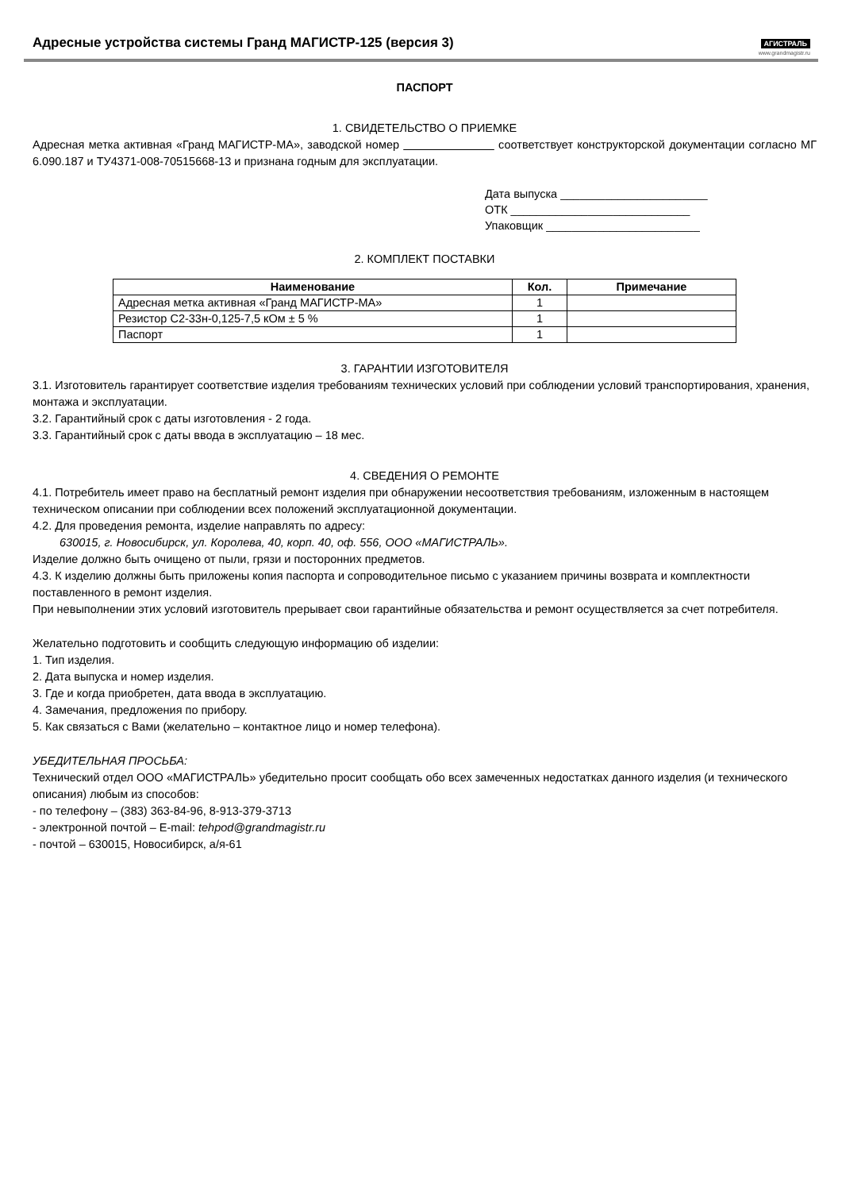Адресные устройства системы Гранд МАГИСТР-125 (версия 3)
АГИСТРАЛЬ
www.grandmagistr.ru
ПАСПОРТ
1. СВИДЕТЕЛЬСТВО О ПРИЕМКЕ
Адресная метка активная «Гранд МАГИСТР-МА», заводской номер соответствует конструкторской документации согласно МГ 6.090.187 и ТУ4371-008-70515668-13 и признана годным для эксплуатации.
Дата выпуска _______________________
ОТК ____________________________
Упаковщик ________________________
2. КОМПЛЕКТ ПОСТАВКИ
| Наименование | Кол. | Примечание |
| --- | --- | --- |
| Адресная метка активная «Гранд МАГИСТР-МА» | 1 | |
| Резистор С2-33н-0,125-7,5 кОм ± 5 % | 1 | |
| Паспорт | 1 | |
3. ГАРАНТИИ ИЗГОТОВИТЕЛЯ
3.1. Изготовитель гарантирует соответствие изделия требованиям технических условий при соблюдении условий транспортирования, хранения, монтажа и эксплуатации.
3.2. Гарантийный срок с даты изготовления - 2 года.
3.3. Гарантийный срок с даты ввода в эксплуатацию – 18 мес.
4. СВЕДЕНИЯ О РЕМОНТЕ
4.1. Потребитель имеет право на бесплатный ремонт изделия при обнаружении несоответствия требованиям, изложенным в настоящем техническом описании при соблюдении всех положений эксплуатационной документации.
4.2. Для проведения ремонта, изделие направлять по адресу:
630015, г. Новосибирск, ул. Королева, 40, корп. 40, оф. 556, ООО «МАГИСТРАЛЬ».
Изделие должно быть очищено от пыли, грязи и посторонних предметов.
4.3. К изделию должны быть приложены копия паспорта и сопроводительное письмо с указанием причины возврата и комплектности поставленного в ремонт изделия.
При невыполнении этих условий изготовитель прерывает свои гарантийные обязательства и ремонт осуществляется за счет потребителя.
Желательно подготовить и сообщить следующую информацию об изделии:
1. Тип изделия.
2. Дата выпуска и номер изделия.
3. Где и когда приобретен, дата ввода в эксплуатацию.
4. Замечания, предложения по прибору.
5. Как связаться с Вами (желательно – контактное лицо и номер телефона).
УБЕДИТЕЛЬНАЯ ПРОСЬБА:
Технический отдел ООО «МАГИСТРАЛЬ» убедительно просит сообщать обо всех замеченных недостатках данного изделия (и технического описания) любым из способов:
- по телефону – (383) 363-84-96, 8-913-379-3713
- электронной почтой – E-mail: tehpod@grandmagistr.ru
- почтой – 630015, Новосибирск, а/я-61